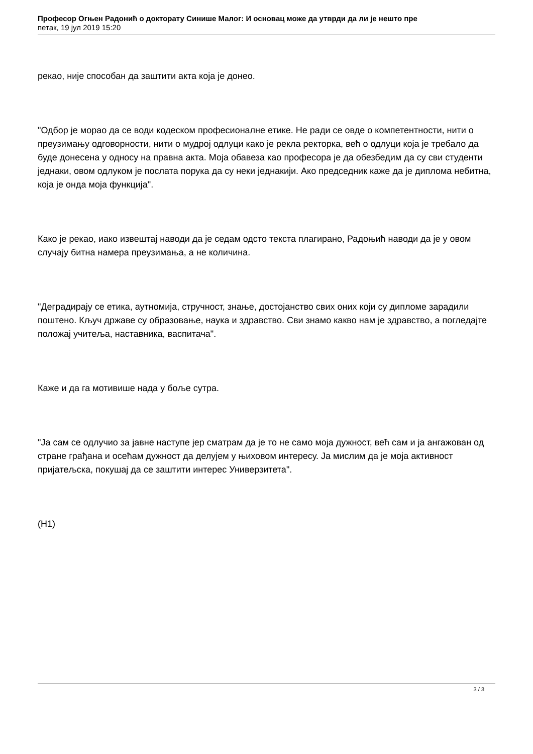Професор Огњен Радонић о докторату Синише Малог: И основац може да утврди да ли је нешто пре
петак, 19 јул 2019 15:20
рекао, није способан да заштити акта која је донео.
"Одбор је морао да се води кодеском професионалне етике. Не ради се овде о компетентности, нити о преузимању одговорности, нити о мудрој одлуци како је рекла ректорка, већ о одлуци која је требало да буде донесена у односу на правна акта. Моја обавеза као професора је да обезбедим да су сви студенти једнаки, овом одлуком је послата порука да су неки једнакији. Ако председник каже да је диплома небитна, која је онда моја функција".
Како је рекао, иако извештај наводи да је седам одсто текста плагирано, Радоњић наводи да је у овом случају битна намера преузимања, а не количина.
"Деградирају се етика, аутномија, стручност, знање, достојанство свих оних који су дипломе зарадили поштено. Кључ државе су образовање, наука и здравство. Сви знамо какво нам је здравство, а погледајте положај учитеља, наставника, васпитача".
Каже и да га мотивише нада у боље сутра.
"Ја сам се одлучио за јавне наступе јер сматрам да је то не само моја дужност, већ сам и ја ангажован од стране грађана и осећам дужност да делујем у њиховом интересу. Ја мислим да је моја активност пријатељска, покушај да се заштити интерес Универзитета".
(Н1)
3 / 3